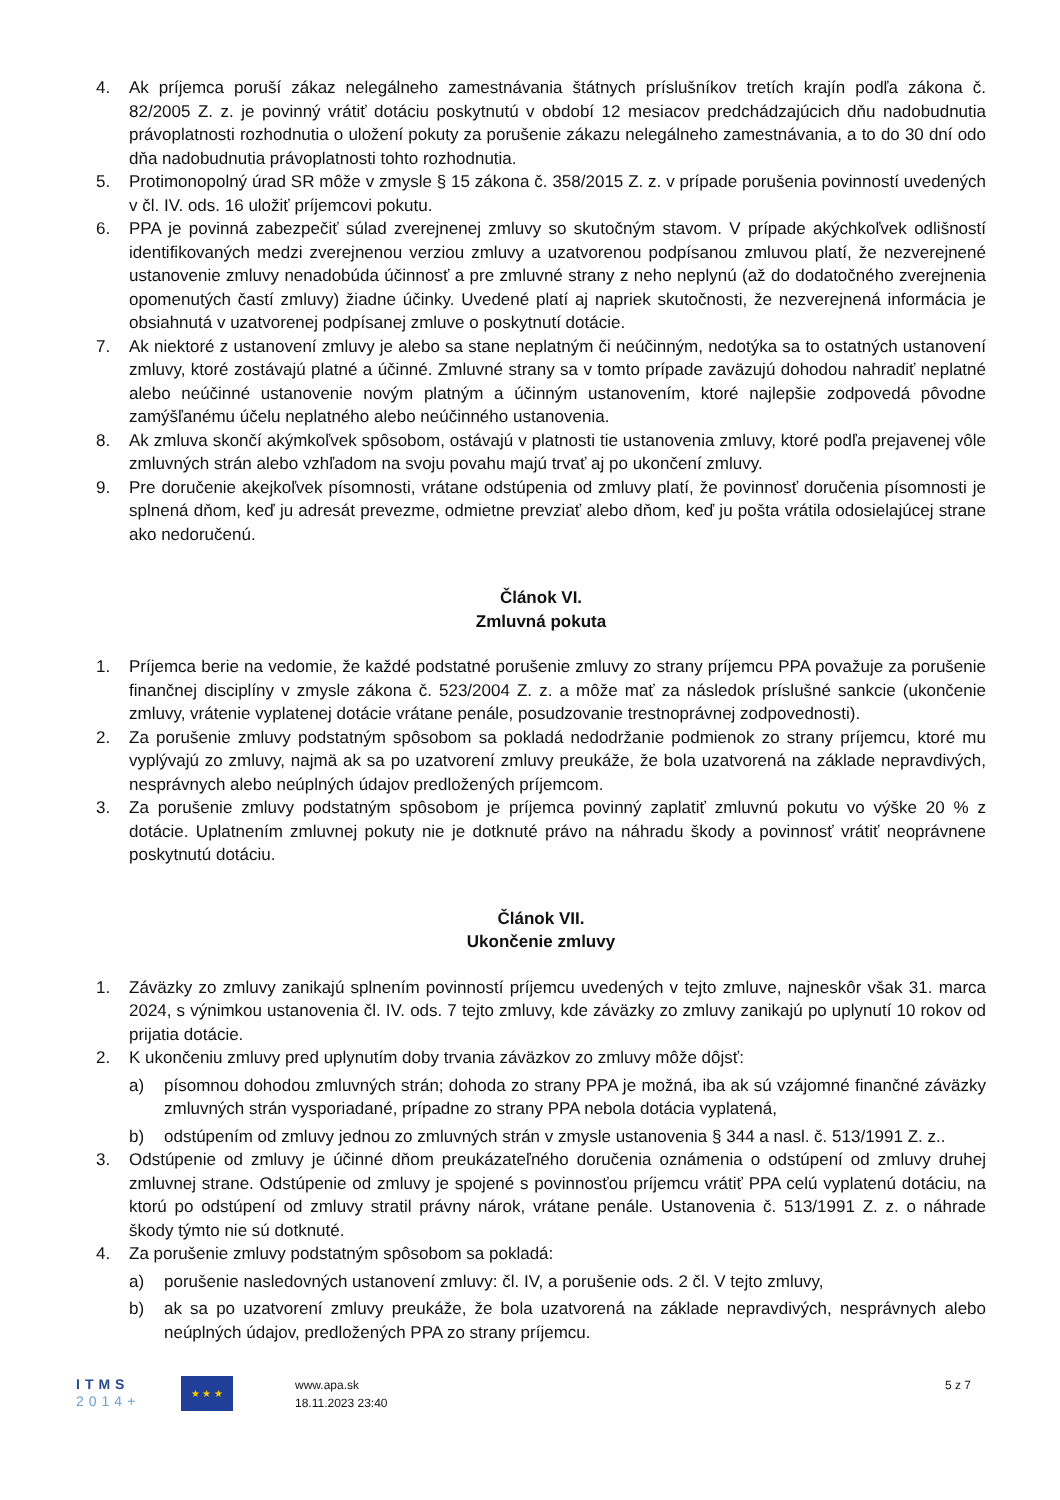4. Ak príjemca poruší zákaz nelegálneho zamestnávania štátnych príslušníkov tretích krajín podľa zákona č. 82/2005 Z. z. je povinný vrátiť dotáciu poskytnutú v období 12 mesiacov predchádzajúcich dňu nadobudnutia právoplatnosti rozhodnutia o uložení pokuty za porušenie zákazu nelegálneho zamestnávania, a to do 30 dní odo dňa nadobudnutia právoplatnosti tohto rozhodnutia.
5. Protimonopolný úrad SR môže v zmysle § 15 zákona č. 358/2015 Z. z. v prípade porušenia povinností uvedených v čl. IV. ods. 16 uložiť príjemcovi pokutu.
6. PPA je povinná zabezpečiť súlad zverejnenej zmluvy so skutočným stavom. V prípade akýchkoľvek odlišností identifikovaných medzi zverejnenou verziou zmluvy a uzatvorenou podpísanou zmluvou platí, že nezverejnené ustanovenie zmluvy nenadobúda účinnosť a pre zmluvné strany z neho neplynú (až do dodatočného zverejnenia opomenutých častí zmluvy) žiadne účinky. Uvedené platí aj napriek skutočnosti, že nezverejnená informácia je obsiahnutá v uzatvorenej podpísanej zmluve o poskytnutí dotácie.
7. Ak niektoré z ustanovení zmluvy je alebo sa stane neplatným či neúčinným, nedotýka sa to ostatných ustanovení zmluvy, ktoré zostávajú platné a účinné. Zmluvné strany sa v tomto prípade zaväzujú dohodou nahradiť neplatné alebo neúčinné ustanovenie novým platným a účinným ustanovením, ktoré najlepšie zodpovedá pôvodne zamýšľanému účelu neplatného alebo neúčinného ustanovenia.
8. Ak zmluva skončí akýmkoľvek spôsobom, ostávajú v platnosti tie ustanovenia zmluvy, ktoré podľa prejavenej vôle zmluvných strán alebo vzhľadom na svoju povahu majú trvať aj po ukončení zmluvy.
9. Pre doručenie akejkoľvek písomnosti, vrátane odstúpenia od zmluvy platí, že povinnosť doručenia písomnosti je splnená dňom, keď ju adresát prevezme, odmietne prevziať alebo dňom, keď ju pošta vrátila odosielajúcej strane ako nedoručenú.
Článok VI.
Zmluvná pokuta
1. Príjemca berie na vedomie, že každé podstatné porušenie zmluvy zo strany príjemcu PPA považuje za porušenie finančnej disciplíny v zmysle zákona č. 523/2004 Z. z. a môže mať za následok príslušné sankcie (ukončenie zmluvy, vrátenie vyplatenej dotácie vrátane penále, posudzovanie trestnoprávnej zodpovednosti).
2. Za porušenie zmluvy podstatným spôsobom sa pokladá nedodržanie podmienok zo strany príjemcu, ktoré mu vyplývajú zo zmluvy, najmä ak sa po uzatvorení zmluvy preukáže, že bola uzatvorená na základe nepravdivých, nesprávnych alebo neúplných údajov predložených príjemcom.
3. Za porušenie zmluvy podstatným spôsobom je príjemca povinný zaplatiť zmluvnú pokutu vo výške 20 % z dotácie. Uplatnením zmluvnej pokuty nie je dotknuté právo na náhradu škody a povinnosť vrátiť neoprávnene poskytnutú dotáciu.
Článok VII.
Ukončenie zmluvy
1. Záväzky zo zmluvy zanikajú splnením povinností príjemcu uvedených v tejto zmluve, najneskôr však 31. marca 2024, s výnimkou ustanovenia čl. IV. ods. 7 tejto zmluvy, kde záväzky zo zmluvy zanikajú po uplynutí 10 rokov od prijatia dotácie.
2. K ukončeniu zmluvy pred uplynutím doby trvania záväzkov zo zmluvy môže dôjsť:
a) písomnou dohodou zmluvných strán; dohoda zo strany PPA je možná, iba ak sú vzájomné finančné záväzky zmluvných strán vysporiadané, prípadne zo strany PPA nebola dotácia vyplatená,
b) odstúpením od zmluvy jednou zo zmluvných strán v zmysle ustanovenia § 344 a nasl. č. 513/1991 Z. z..
3. Odstúpenie od zmluvy je účinné dňom preukázateľného doručenia oznámenia o odstúpení od zmluvy druhej zmluvnej strane. Odstúpenie od zmluvy je spojené s povinnosťou príjemcu vrátiť PPA celú vyplatenú dotáciu, na ktorú po odstúpení od zmluvy stratil právny nárok, vrátane penále. Ustanovenia č. 513/1991 Z. z. o náhrade škody týmto nie sú dotknuté.
4. Za porušenie zmluvy podstatným spôsobom sa pokladá:
a) porušenie nasledovných ustanovení zmluvy: čl. IV, a porušenie ods. 2 čl. V tejto zmluvy,
b) ak sa po uzatvorení zmluvy preukáže, že bola uzatvorená na základe nepravdivých, nesprávnych alebo neúplných údajov, predložených PPA zo strany príjemcu.
ITMS
2014+
★ ★ ★
www.apa.sk
18.11.2023 23:40
5 z 7